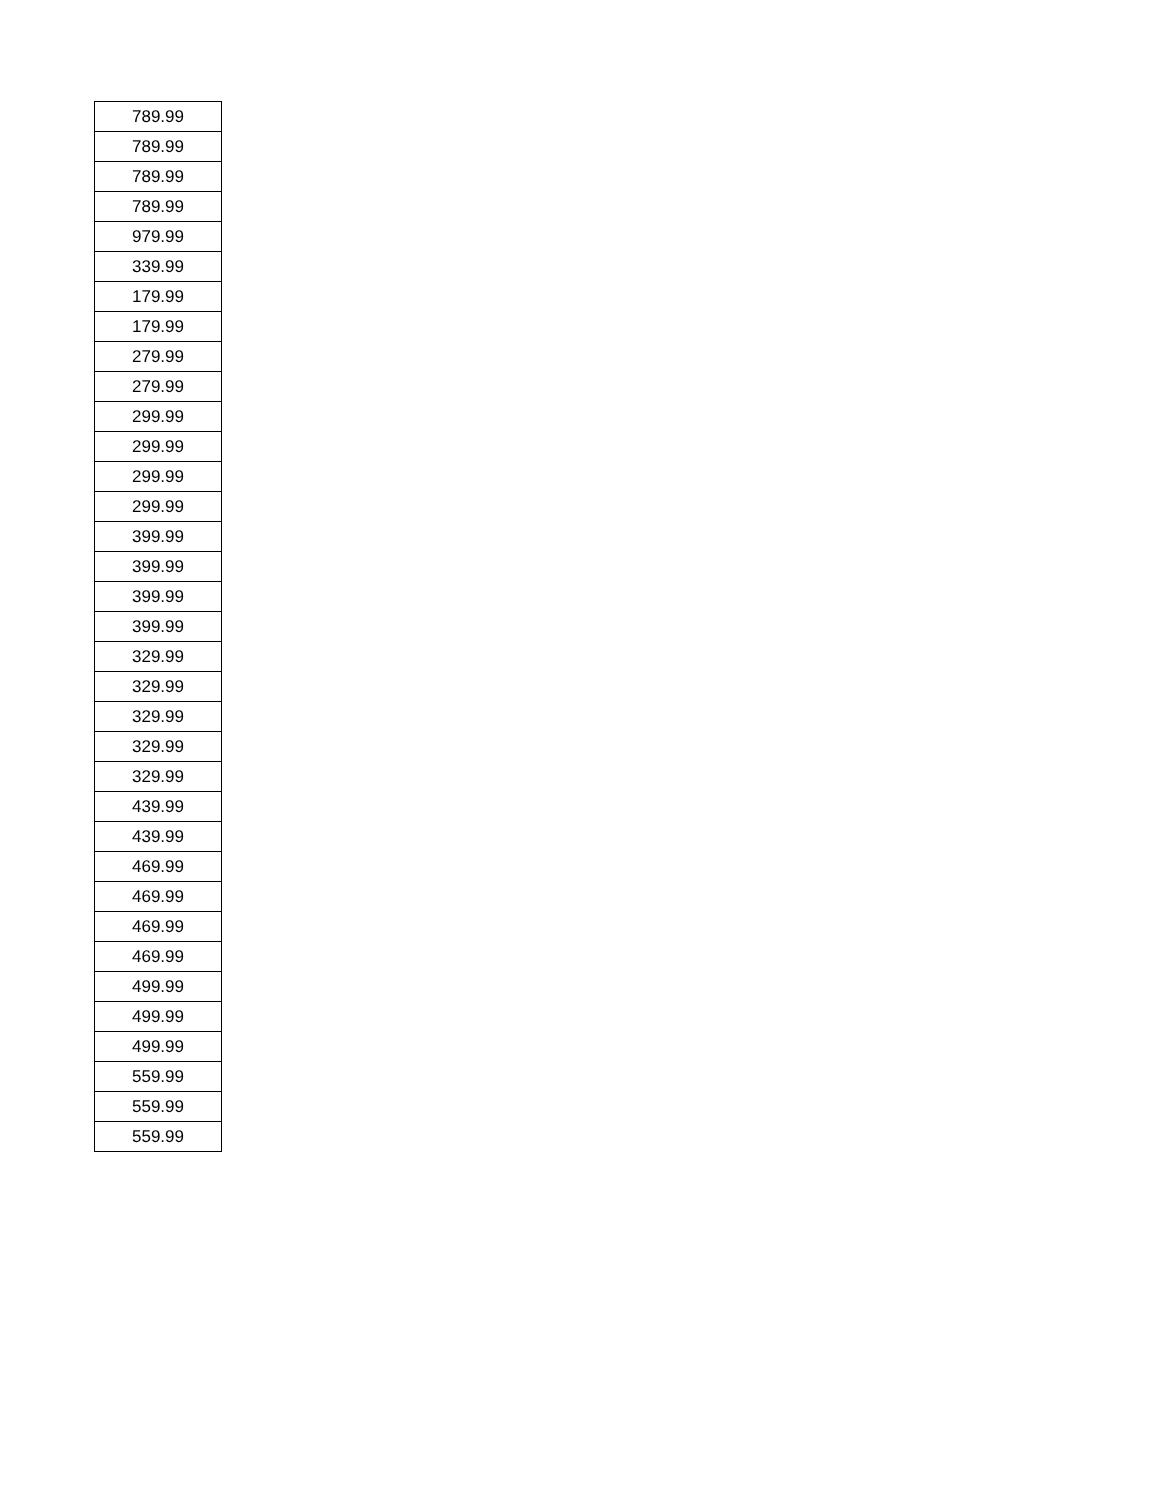| 789.99 |
| 789.99 |
| 789.99 |
| 789.99 |
| 979.99 |
| 339.99 |
| 179.99 |
| 179.99 |
| 279.99 |
| 279.99 |
| 299.99 |
| 299.99 |
| 299.99 |
| 299.99 |
| 399.99 |
| 399.99 |
| 399.99 |
| 399.99 |
| 329.99 |
| 329.99 |
| 329.99 |
| 329.99 |
| 329.99 |
| 439.99 |
| 439.99 |
| 469.99 |
| 469.99 |
| 469.99 |
| 469.99 |
| 499.99 |
| 499.99 |
| 499.99 |
| 559.99 |
| 559.99 |
| 559.99 |